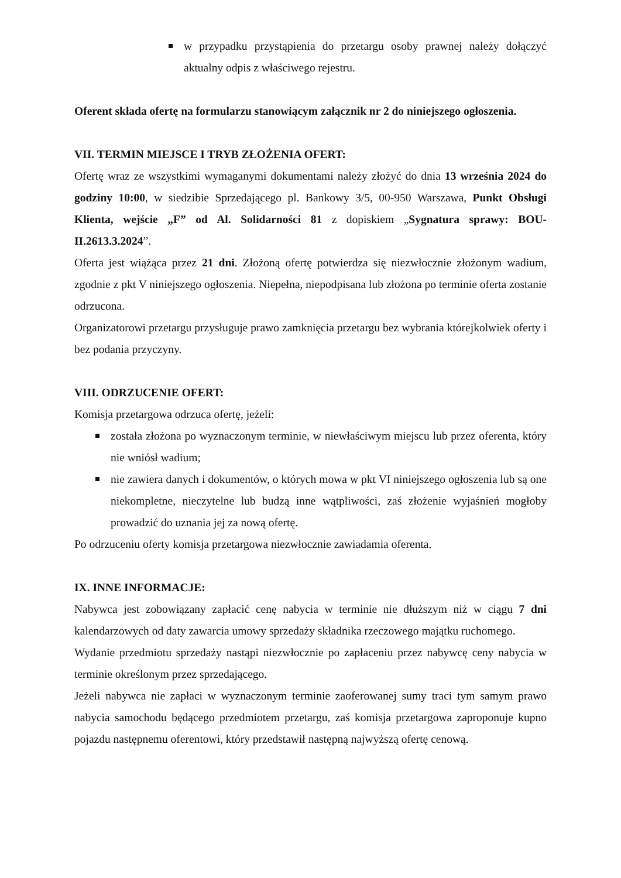w przypadku przystąpienia do przetargu osoby prawnej należy dołączyć aktualny odpis z właściwego rejestru.
Oferent składa ofertę na formularzu stanowiącym załącznik nr 2 do niniejszego ogłoszenia.
VII. TERMIN MIEJSCE I TRYB ZŁOŻENIA OFERT:
Ofertę wraz ze wszystkimi wymaganymi dokumentami należy złożyć do dnia 13 września 2024 do godziny 10:00, w siedzibie Sprzedającego pl. Bankowy 3/5, 00-950 Warszawa, Punkt Obsługi Klienta, wejście „F” od Al. Solidarności 81 z dopiskiem „Sygnatura sprawy: BOU-II.2613.3.2024”.
Oferta jest wiążąca przez 21 dni. Złożoną ofertę potwierdza się niezwłocznie złożonym wadium, zgodnie z pkt V niniejszego ogłoszenia. Niepełna, niepodpisana lub złożona po terminie oferta zostanie odrzucona.
Organizatorowi przetargu przysługuje prawo zamknięcia przetargu bez wybrania którejkolwiek oferty i bez podania przyczyny.
VIII. ODRZUCENIE OFERT:
Komisja przetargowa odrzuca ofertę, jeżeli:
została złożona po wyznaczonym terminie, w niewłaściwym miejscu lub przez oferenta, który nie wniósł wadium;
nie zawiera danych i dokumentów, o których mowa w pkt VI niniejszego ogłoszenia lub są one niekompletne, nieczytelne lub budzą inne wątpliwości, zaś złożenie wyjaśnień mogłoby prowadzić do uznania jej za nową ofertę.
Po odrzuceniu oferty komisja przetargowa niezwłocznie zawiadamia oferenta.
IX. INNE INFORMACJE:
Nabywca jest zobowiązany zapłacić cenę nabycia w terminie nie dłuższym niż w ciągu 7 dni kalendarzowych od daty zawarcia umowy sprzedaży składnika rzeczowego majątku ruchomego.
Wydanie przedmiotu sprzedaży nastąpi niezwłocznie po zapłaceniu przez nabywcę ceny nabycia w terminie określonym przez sprzedającego.
Jeżeli nabywca nie zapłaci w wyznaczonym terminie zaoferowanej sumy traci tym samym prawo nabycia samochodu będącego przedmiotem przetargu, zaś komisja przetargowa zaproponuje kupno pojazdu następnemu oferentowi, który przedstawił następną najwyższą ofertę cenową.